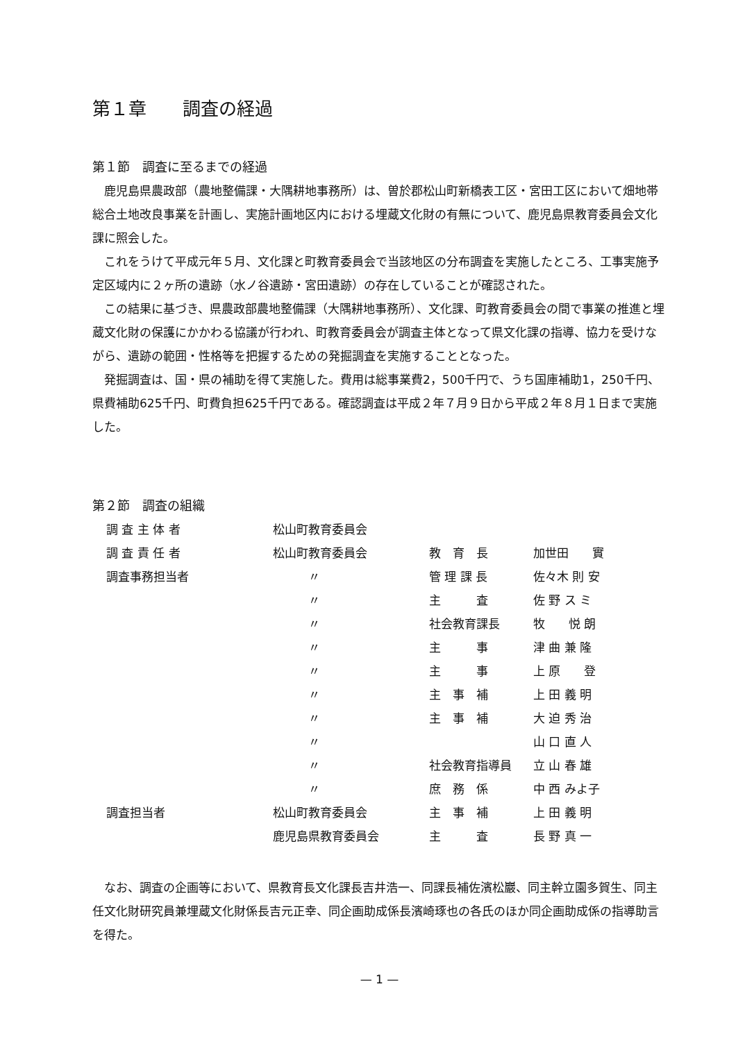第１章　　調査の経過
第１節　調査に至るまでの経過
鹿児島県農政部（農地整備課・大隅耕地事務所）は、曽於郡松山町新橋表工区・宮田工区において畑地帯総合土地改良事業を計画し、実施計画地区内における埋蔵文化財の有無について、鹿児島県教育委員会文化課に照会した。
これをうけて平成元年５月、文化課と町教育委員会で当該地区の分布調査を実施したところ、工事実施予定区域内に２ヶ所の遺跡（水ノ谷遺跡・宮田遺跡）の存在していることが確認された。
この結果に基づき、県農政部農地整備課（大隅耕地事務所）、文化課、町教育委員会の間で事業の推進と埋蔵文化財の保護にかかわる協議が行われ、町教育委員会が調査主体となって県文化課の指導、協力を受けながら、遺跡の範囲・性格等を把握するための発掘調査を実施することとなった。
発掘調査は、国・県の補助を得て実施した。費用は総事業費2，500千円で、うち国庫補助1，250千円、県費補助625千円、町費負担625千円である。確認調査は平成２年７月９日から平成２年８月１日まで実施した。
第２節　調査の組織
| 調 査 主 体 者 | 松山町教育委員会 | | |
| 調 査 責 任 者 | 松山町教育委員会 | 教 育 長 | 加世田 實 |
| 調査事務担当者 | 〃 | 管 理 課 長 | 佐々木 則 安 |
| | 〃 | 主 査 | 佐 野 ス ミ |
| | 〃 | 社会教育課長 | 牧 悦 朗 |
| | 〃 | 主 事 | 津 曲 兼 隆 |
| | 〃 | 主 事 | 上 原 登 |
| | 〃 | 主 事 補 | 上 田 義 明 |
| | 〃 | 主 事 補 | 大 迫 秀 治 |
| | 〃 | | 山 口 直 人 |
| | 〃 | 社会教育指導員 | 立 山 春 雄 |
| | 〃 | 庶 務 係 | 中 西 みよ子 |
| 調査担当者 | 松山町教育委員会 | 主 事 補 | 上 田 義 明 |
| | 鹿児島県教育委員会 | 主 査 | 長 野 真 一 |
なお、調査の企画等において、県教育長文化課長吉井浩一、同課長補佐濱松巖、同主幹立園多賀生、同主任文化財研究員兼埋蔵文化財係長吉元正幸、同企画助成係長濱崎琢也の各氏のほか同企画助成係の指導助言を得た。
— 1 —